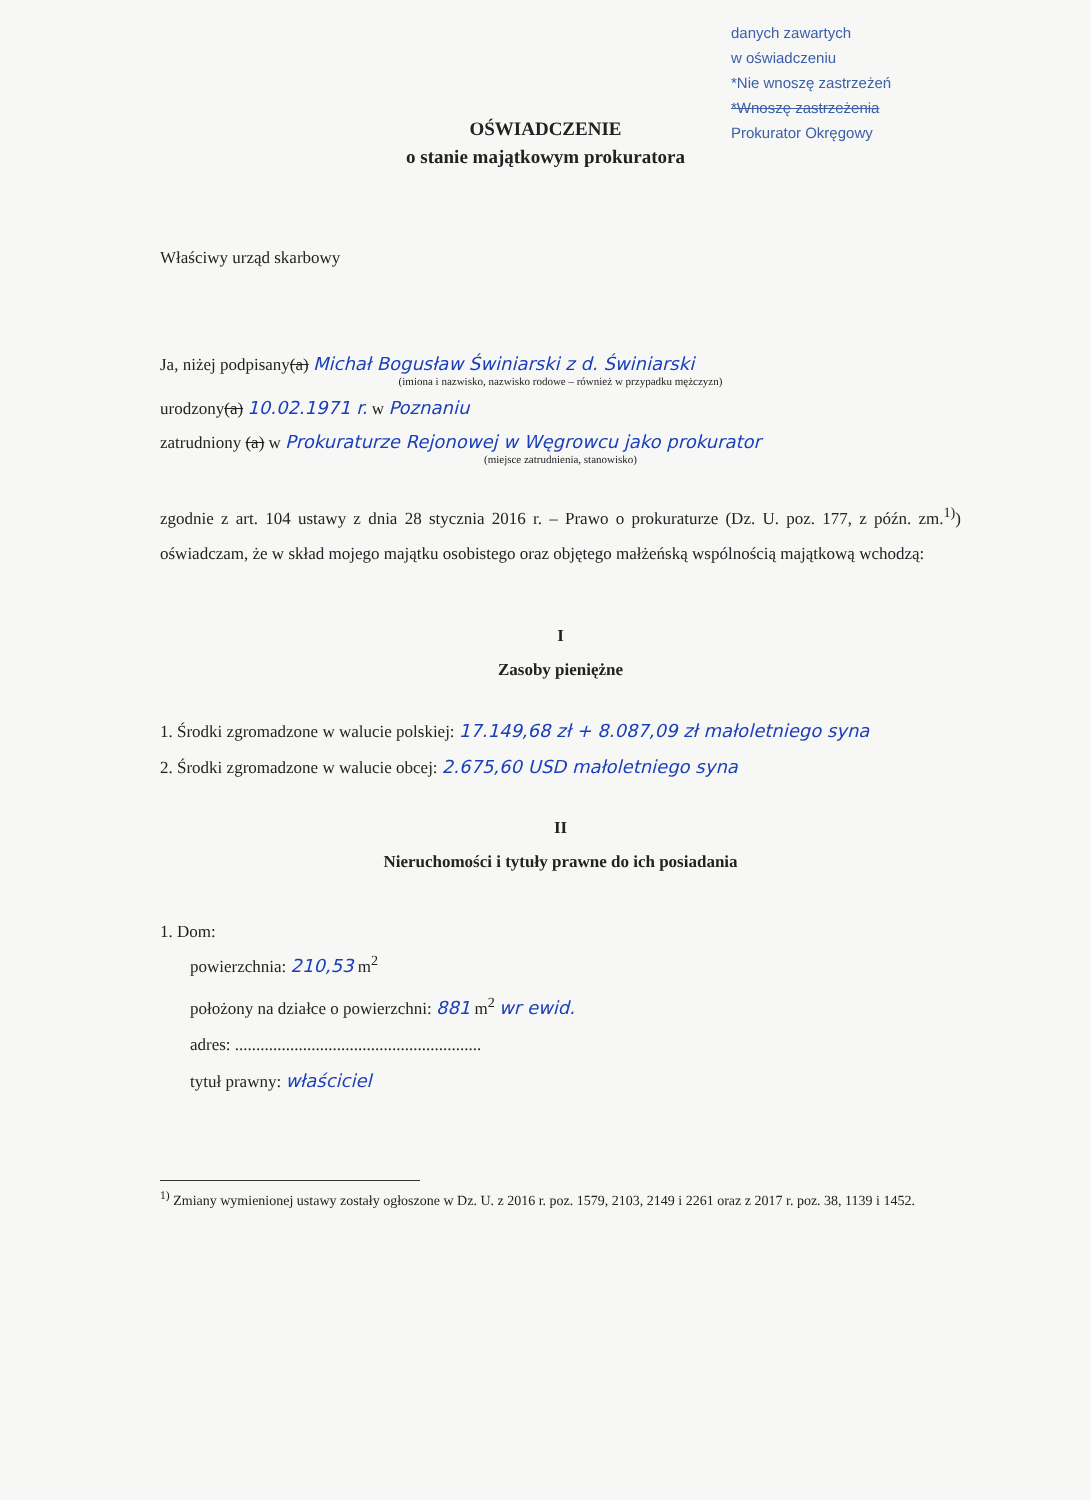danych zawartych
w oświadczeniu
*Nie wnoszę zastrzeżeń
*Wnoszę zastrzeżenia
Prokurator Okręgowy
OŚWIADCZENIE
o stanie majątkowym prokuratora
Właściwy urząd skarbowy
Ja, niżej podpisany(a) Michał Bogusław Świniarski z d. Świniarski
(imiona i nazwisko, nazwisko rodowe – również w przypadku mężczyzn)
urodzony(a) 10.02.1971 r. w Poznaniu
zatrudniony (a) w Prokuraturze Rejonowej w Węgrowcu jako prokurator
(miejsce zatrudnienia, stanowisko)
zgodnie z art. 104 ustawy z dnia 28 stycznia 2016 r. – Prawo o prokuraturze (Dz. U. poz. 177, z późn. zm.<sup>1)</sup>) oświadczam, że w skład mojego majątku osobistego oraz objętego małżeńską wspólnością majątkową wchodzą:
I
Zasoby pieniężne
1. Środki zgromadzone w walucie polskiej: 17.149,68 zł + 8.087,09 zł małoletniego syna
2. Środki zgromadzone w walucie obcej: 2.675,60 USD małoletniego syna
II
Nieruchomości i tytuły prawne do ich posiadania
1. Dom:
powierzchnia: 210,53 m<sup>2</sup>
położony na działce o powierzchni: 881 m<sup>2</sup> wr ewid.
adres: ..........................................................
tytuł prawny: właściciel
<sup>1)</sup> Zmiany wymienionej ustawy zostały ogłoszone w Dz. U. z 2016 r. poz. 1579, 2103, 2149 i 2261 oraz z 2017 r. poz. 38, 1139 i 1452.